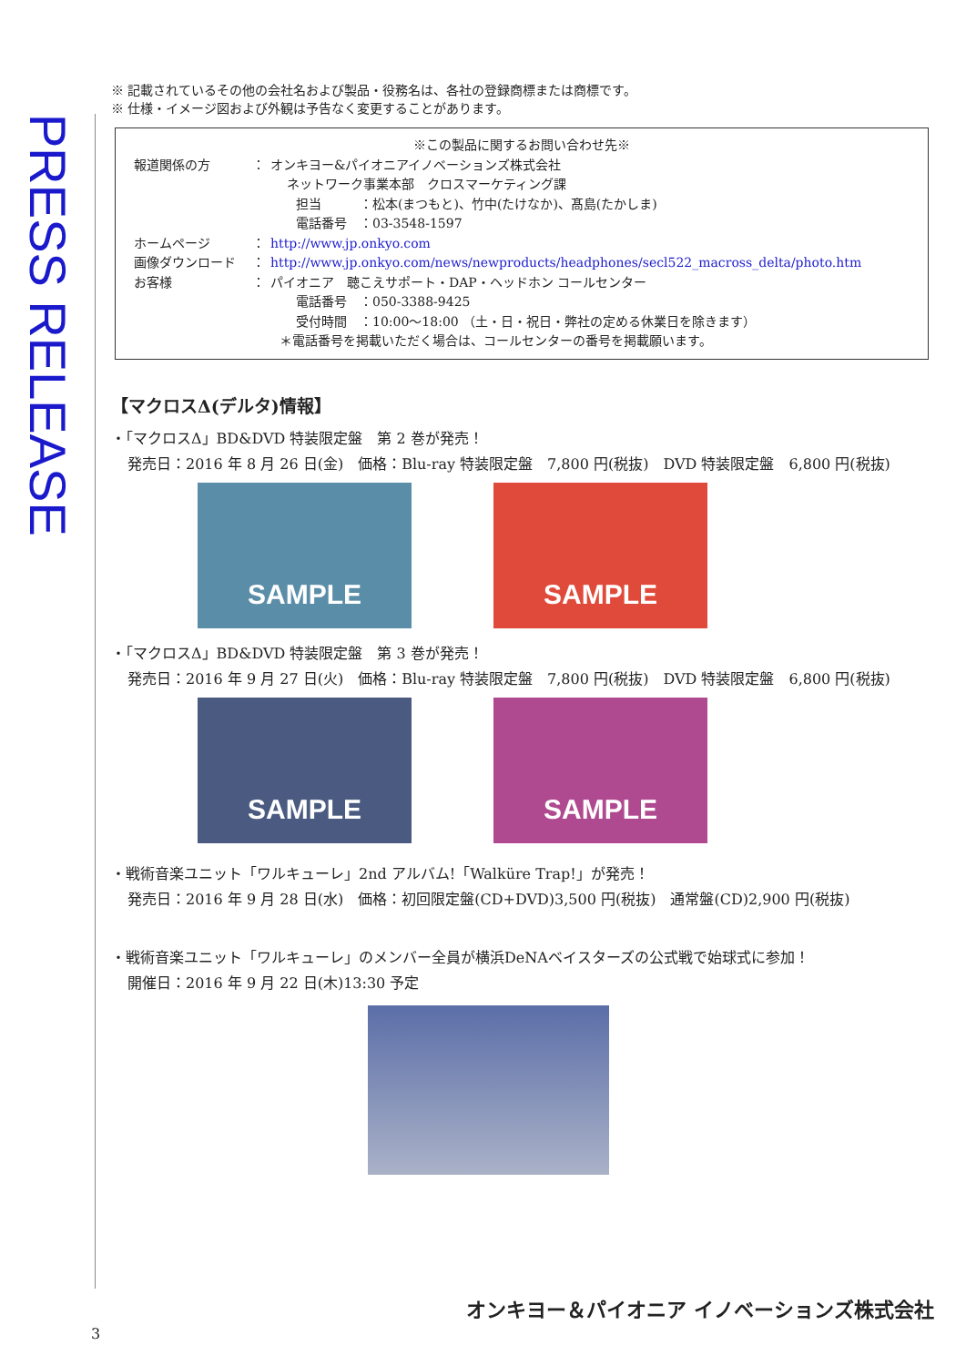PRESS RELEASE
※ 記載されているその他の会社名および製品・役務名は、各社の登録商標または商標です。
※ 仕様・イメージ図および外観は予告なく変更することがあります。
※この製品に関するお問い合わせ先※
報道関係の方 ： オンキヨー&パイオニアイノベーションズ株式会社
ネットワーク事業本部　クロスマーケティング課
担当　　　：松本(まつもと)、竹中(たけなか)、髙島(たかしま)
電話番号　：03-3548-1597
ホームページ ： http://www.jp.onkyo.com
画像ダウンロード ： http://www.jp.onkyo.com/news/newproducts/headphones/secl522_macross_delta/photo.htm
お客様 ： パイオニア　聴こえサポート・DAP・ヘッドホン コールセンター
電話番号　：050-3388-9425
受付時間　：10:00～18:00 （土・日・祝日・弊社の定める休業日を除きます）
＊電話番号を掲載いただく場合は、コールセンターの番号を掲載願います。
【マクロスΔ(デルタ)情報】
・「マクロスΔ」BD&DVD 特装限定盤　第 2 巻が発売！
発売日：2016 年 8 月 26 日(金)　価格：Blu-ray 特装限定盤　7,800 円(税抜)　DVD 特装限定盤　6,800 円(税抜)
SAMPLE SAMPLE
・「マクロスΔ」BD&DVD 特装限定盤　第 3 巻が発売！
発売日：2016 年 9 月 27 日(火)　価格：Blu-ray 特装限定盤　7,800 円(税抜)　DVD 特装限定盤　6,800 円(税抜)
SAMPLE SAMPLE
・戦術音楽ユニット「ワルキューレ」2nd アルバム!「Walküre Trap!」が発売！
発売日：2016 年 9 月 28 日(水)　価格：初回限定盤(CD+DVD)3,500 円(税抜)　通常盤(CD)2,900 円(税抜)
・戦術音楽ユニット「ワルキューレ」のメンバー全員が横浜DeNAベイスターズの公式戦で始球式に参加！
開催日：2016 年 9 月 22 日(木)13:30 予定
オンキヨー＆パイオニア イノベーションズ株式会社
3